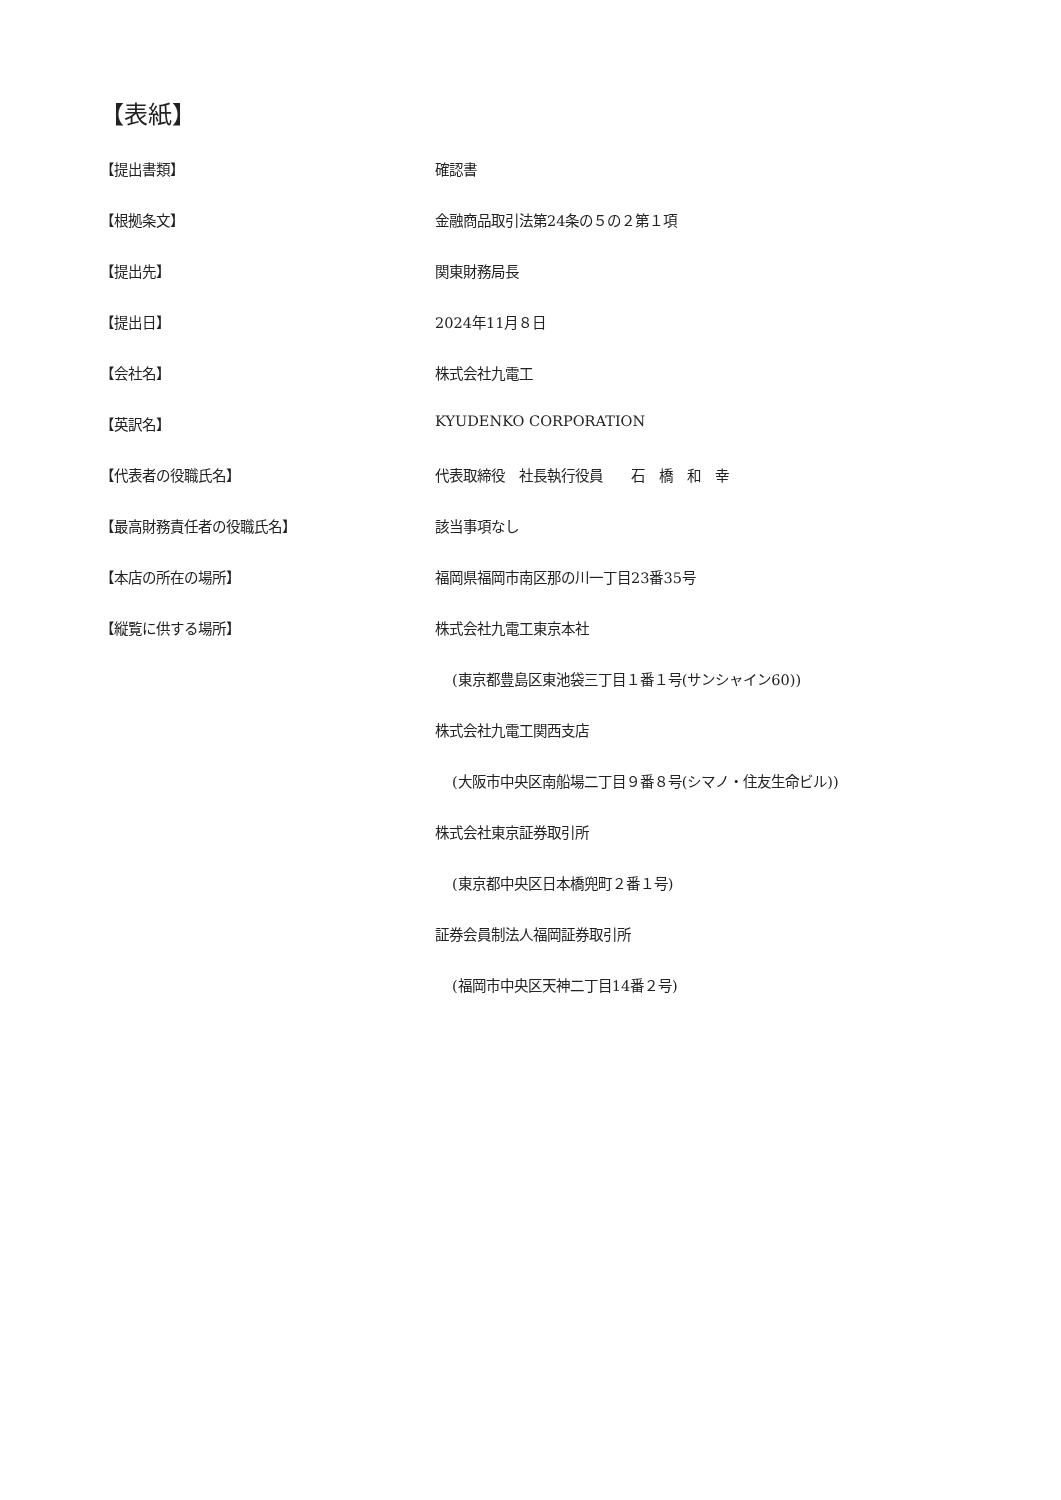【表紙】
【提出書類】 確認書
【根拠条文】 金融商品取引法第24条の５の２第１項
【提出先】 関東財務局長
【提出日】 2024年11月８日
【会社名】 株式会社九電工
【英訳名】 KYUDENKO CORPORATION
【代表者の役職氏名】 代表取締役　社長執行役員　　石　橋　和　幸
【最高財務責任者の役職氏名】 該当事項なし
【本店の所在の場所】 福岡県福岡市南区那の川一丁目23番35号
【縦覧に供する場所】 株式会社九電工東京本社
(東京都豊島区東池袋三丁目１番１号(サンシャイン60))
株式会社九電工関西支店
(大阪市中央区南船場二丁目９番８号(シマノ・住友生命ビル))
株式会社東京証券取引所
(東京都中央区日本橋兜町２番１号)
証券会員制法人福岡証券取引所
(福岡市中央区天神二丁目14番２号)